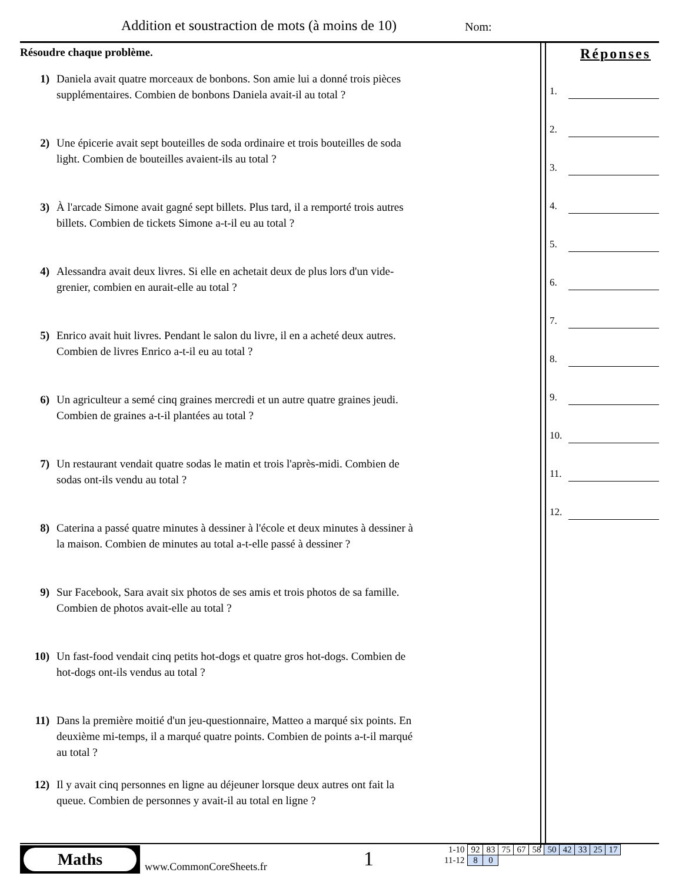Addition et soustraction de mots (à moins de 10)
Nom:
Résoudre chaque problème.
1) Daniela avait quatre morceaux de bonbons. Son amie lui a donné trois pièces supplémentaires. Combien de bonbons Daniela avait-il au total ?
2) Une épicerie avait sept bouteilles de soda ordinaire et trois bouteilles de soda light. Combien de bouteilles avaient-ils au total ?
3) À l'arcade Simone avait gagné sept billets. Plus tard, il a remporté trois autres billets. Combien de tickets Simone a-t-il eu au total ?
4) Alessandra avait deux livres. Si elle en achetait deux de plus lors d'un vide-grenier, combien en aurait-elle au total ?
5) Enrico avait huit livres. Pendant le salon du livre, il en a acheté deux autres. Combien de livres Enrico a-t-il eu au total ?
6) Un agriculteur a semé cinq graines mercredi et un autre quatre graines jeudi. Combien de graines a-t-il plantées au total ?
7) Un restaurant vendait quatre sodas le matin et trois l'après-midi. Combien de sodas ont-ils vendu au total ?
8) Caterina a passé quatre minutes à dessiner à l'école et deux minutes à dessiner à la maison. Combien de minutes au total a-t-elle passé à dessiner ?
9) Sur Facebook, Sara avait six photos de ses amis et trois photos de sa famille. Combien de photos avait-elle au total ?
10) Un fast-food vendait cinq petits hot-dogs et quatre gros hot-dogs. Combien de hot-dogs ont-ils vendus au total ?
11) Dans la première moitié d'un jeu-questionnaire, Matteo a marqué six points. En deuxième mi-temps, il a marqué quatre points. Combien de points a-t-il marqué au total ?
12) Il y avait cinq personnes en ligne au déjeuner lorsque deux autres ont fait la queue. Combien de personnes y avait-il au total en ligne ?
Réponses
1.
2.
3.
4.
5.
6.
7.
8.
9.
10.
11.
12.
Maths
www.CommonCoreSheets.fr 1
| 1-10 | 92 | 83 | 75 | 67 | 58 | 50 | 42 | 33 | 25 | 17 |
| 11-12 | 8 | 0 | | | | | | | | |